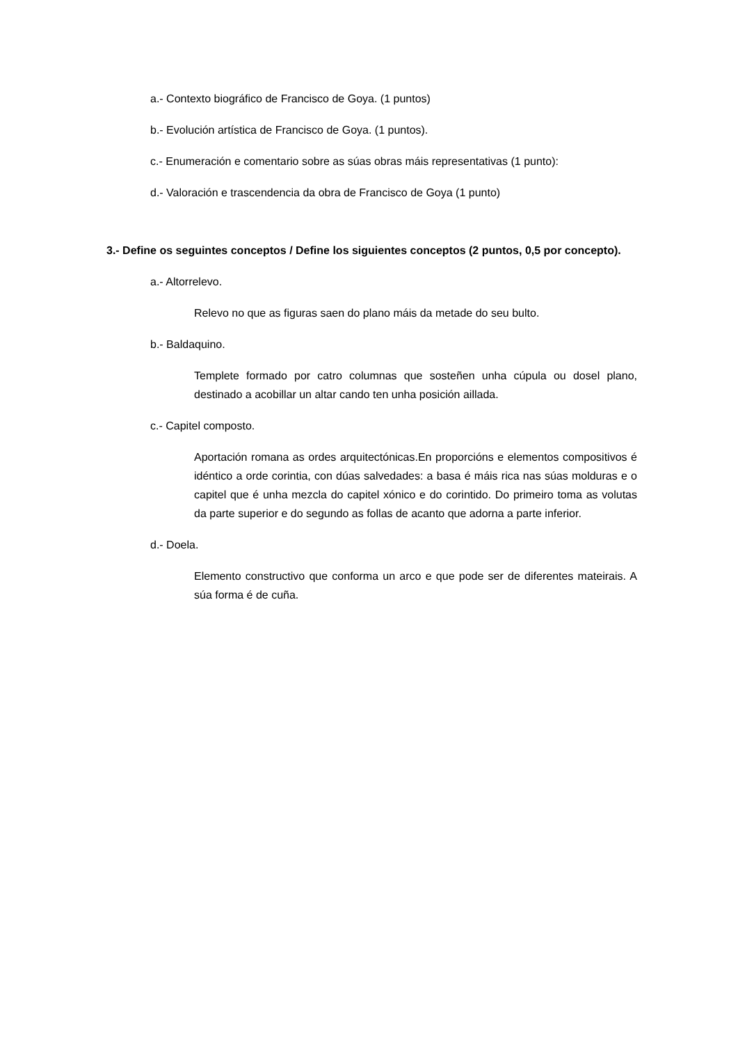a.- Contexto biográfico de Francisco de Goya. (1 puntos)
b.- Evolución artística de Francisco de Goya. (1 puntos).
c.- Enumeración e comentario sobre as súas obras máis representativas (1 punto):
d.- Valoración e trascendencia da obra de Francisco de Goya (1 punto)
3.- Define os seguintes conceptos / Define los siguientes conceptos (2 puntos, 0,5 por concepto).
a.- Altorrelevo.
Relevo no que as figuras saen do plano máis da metade do seu bulto.
b.- Baldaquino.
Templete formado por catro columnas que sosteñen unha cúpula ou dosel plano, destinado a acobillar un altar cando ten unha posición aillada.
c.- Capitel composto.
Aportación romana as ordes arquitectónicas.En proporcións e elementos compositivos é idéntico a orde corintia, con dúas salvedades: a basa é máis rica nas súas molduras e o capitel que é unha mezcla do capitel xónico e do corintido. Do primeiro toma as volutas da parte superior e do segundo as follas de acanto que adorna a parte inferior.
d.- Doela.
Elemento constructivo que conforma un arco e que pode ser de diferentes mateirais. A súa forma é de cuña.